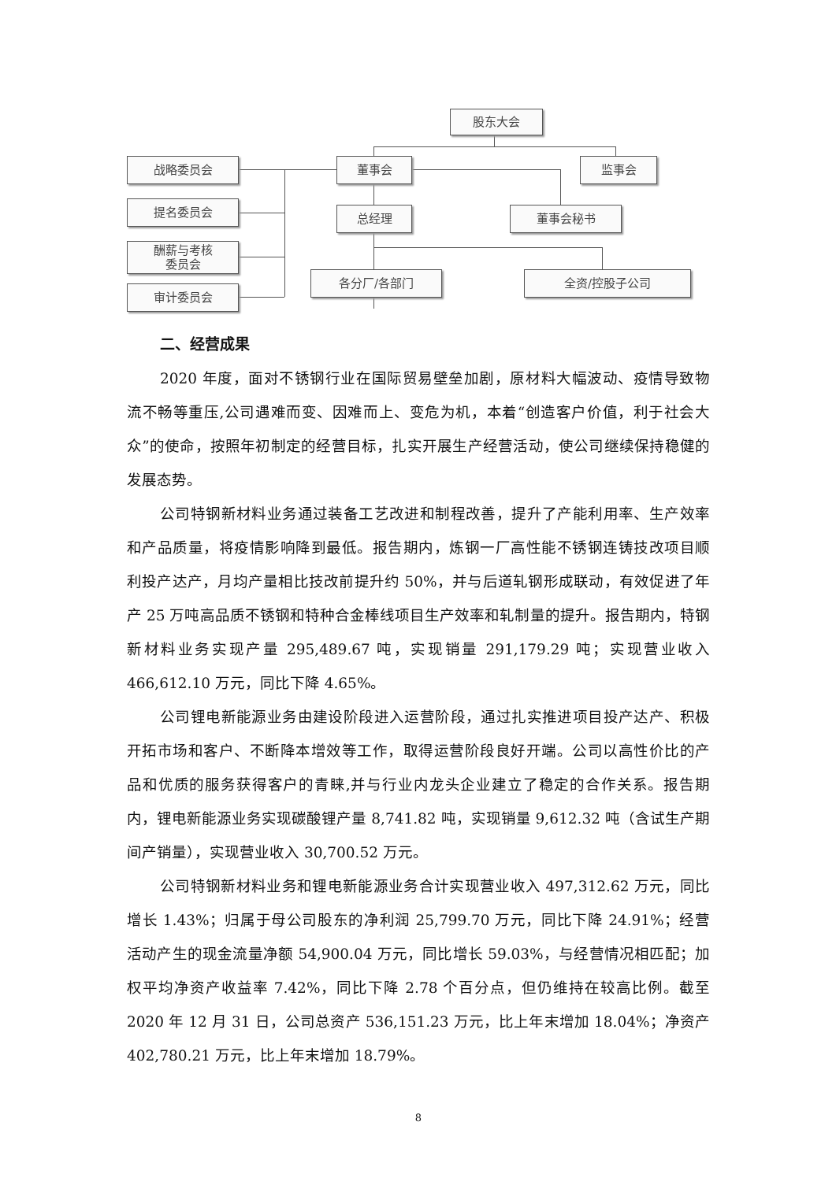股东大会
战略委员会 董事会 监事会
提名委员会 总经理 董事会秘书
酬薪与考核
委员会
各分厂/各部门 全资/控股子公司
审计委员会
二、经营成果
2020 年度，面对不锈钢行业在国际贸易壁垒加剧，原材料大幅波动、疫情导致物流不畅等重压,公司遇难而变、因难而上、变危为机，本着“创造客户价值，利于社会大众”的使命，按照年初制定的经营目标，扎实开展生产经营活动，使公司继续保持稳健的发展态势。
公司特钢新材料业务通过装备工艺改进和制程改善，提升了产能利用率、生产效率和产品质量，将疫情影响降到最低。报告期内，炼钢一厂高性能不锈钢连铸技改项目顺利投产达产，月均产量相比技改前提升约 50%，并与后道轧钢形成联动，有效促进了年产 25 万吨高品质不锈钢和特种合金棒线项目生产效率和轧制量的提升。报告期内，特钢新材料业务实现产量 295,489.67 吨，实现销量 291,179.29 吨；实现营业收入 466,612.10 万元，同比下降 4.65%。
公司锂电新能源业务由建设阶段进入运营阶段，通过扎实推进项目投产达产、积极开拓市场和客户、不断降本增效等工作，取得运营阶段良好开端。公司以高性价比的产品和优质的服务获得客户的青睐,并与行业内龙头企业建立了稳定的合作关系。报告期内，锂电新能源业务实现碳酸锂产量 8,741.82 吨，实现销量 9,612.32 吨（含试生产期间产销量），实现营业收入 30,700.52 万元。
公司特钢新材料业务和锂电新能源业务合计实现营业收入 497,312.62 万元，同比增长 1.43%；归属于母公司股东的净利润 25,799.70 万元，同比下降 24.91%；经营活动产生的现金流量净额 54,900.04 万元，同比增长 59.03%，与经营情况相匹配；加权平均净资产收益率 7.42%，同比下降 2.78 个百分点，但仍维持在较高比例。截至 2020 年 12 月 31 日，公司总资产 536,151.23 万元，比上年末增加 18.04%；净资产 402,780.21 万元，比上年末增加 18.79%。
8